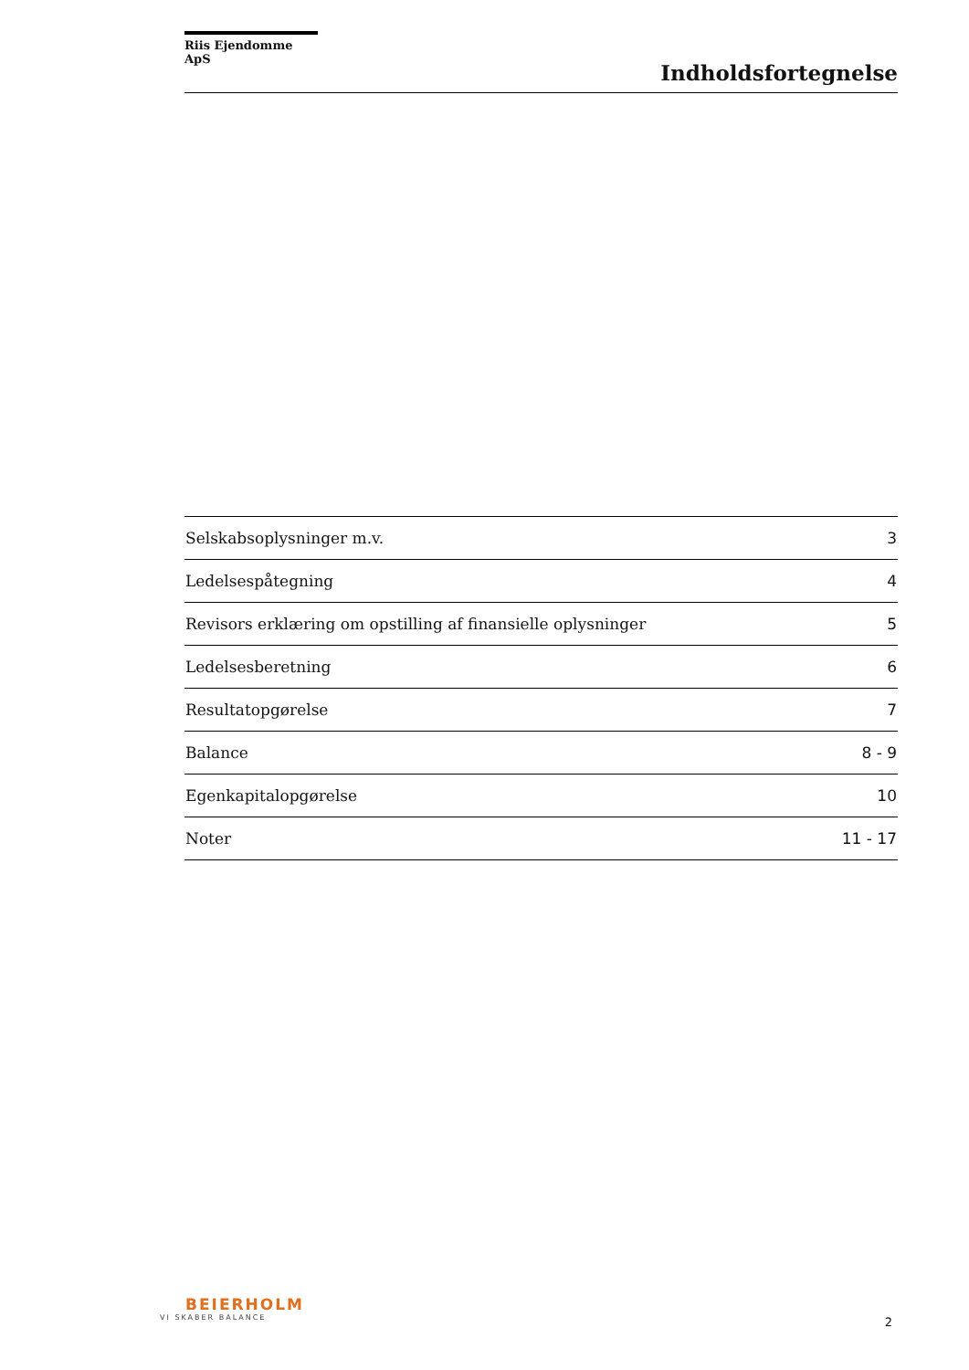Riis Ejendomme ApS
Indholdsfortegnelse
| Selskabsoplysninger m.v. | 3 |
| Ledelsespåtegning | 4 |
| Revisors erklæring om opstilling af finansielle oplysninger | 5 |
| Ledelsesberetning | 6 |
| Resultatopgørelse | 7 |
| Balance | 8 - 9 |
| Egenkapitalopgørelse | 10 |
| Noter | 11 - 17 |
BEIERHOLM
VI SKABER BALANCE
2